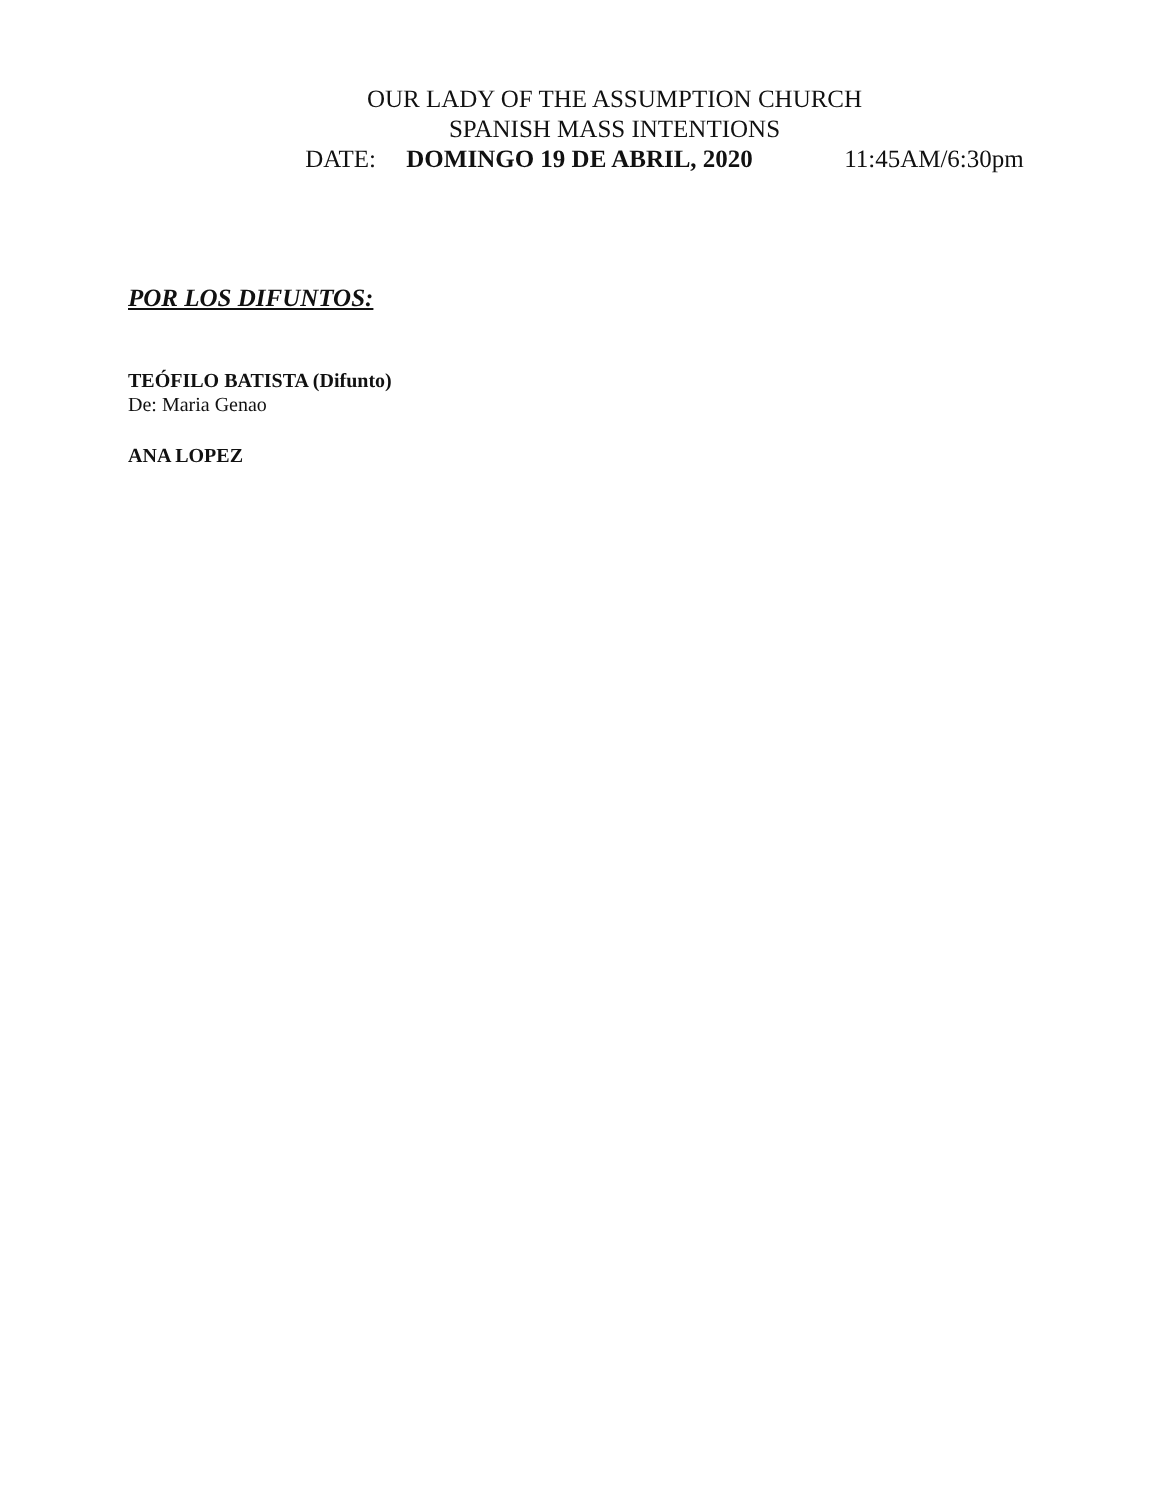OUR LADY OF THE ASSUMPTION CHURCH
SPANISH MASS INTENTIONS
DATE: DOMINGO 19 DE ABRIL, 2020 11:45AM/6:30pm
POR LOS DIFUNTOS:
TEÓFILO BATISTA (Difunto)
De: Maria Genao
ANA LOPEZ